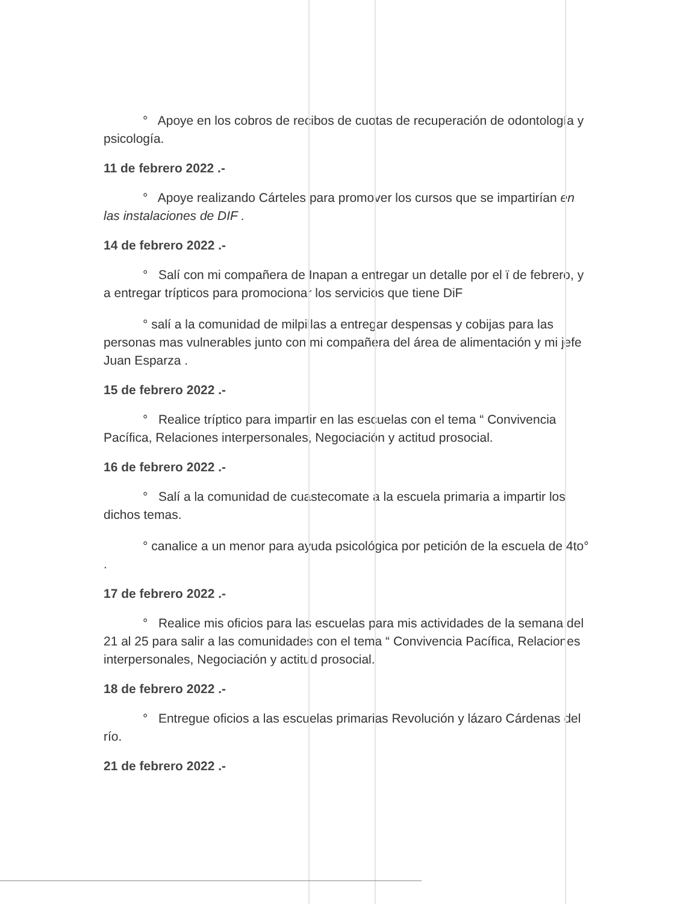° Apoye en los cobros de recibos de cuotas de recuperación de odontología y psicología.
11 de febrero 2022 .-
° Apoye realizando Cárteles para promover los cursos que se impartirían en las instalaciones de DIF .
14 de febrero 2022 .-
° Salí con mi compañera de Inapan a entregar un detalle por el ï de febrero, y a entregar trípticos para promocionar los servicios que tiene DiF
° salí a la comunidad de milpillas a entregar despensas y cobijas para las personas mas vulnerables junto con mi compañera del área de alimentación y mi jefe Juan Esparza .
15 de febrero 2022 .-
° Realice tríptico para impartir en las escuelas con el tema “ Convivencia Pacífica, Relaciones interpersonales, Negociación y actitud prosocial.
16 de febrero 2022 .-
° Salí a la comunidad de cuastecomate a la escuela primaria a impartir los dichos temas.
° canalice a un menor para ayuda psicológica por petición de la escuela de 4to° .
17 de febrero 2022 .-
° Realice mis oficios para las escuelas para mis actividades de la semana del 21 al 25 para salir a las comunidades con el tema “ Convivencia Pacífica, Relaciones interpersonales, Negociación y actitud prosocial.
18 de febrero 2022 .-
° Entregue oficios a las escuelas primarias Revolución y lázaro Cárdenas del río.
21 de febrero 2022 .-